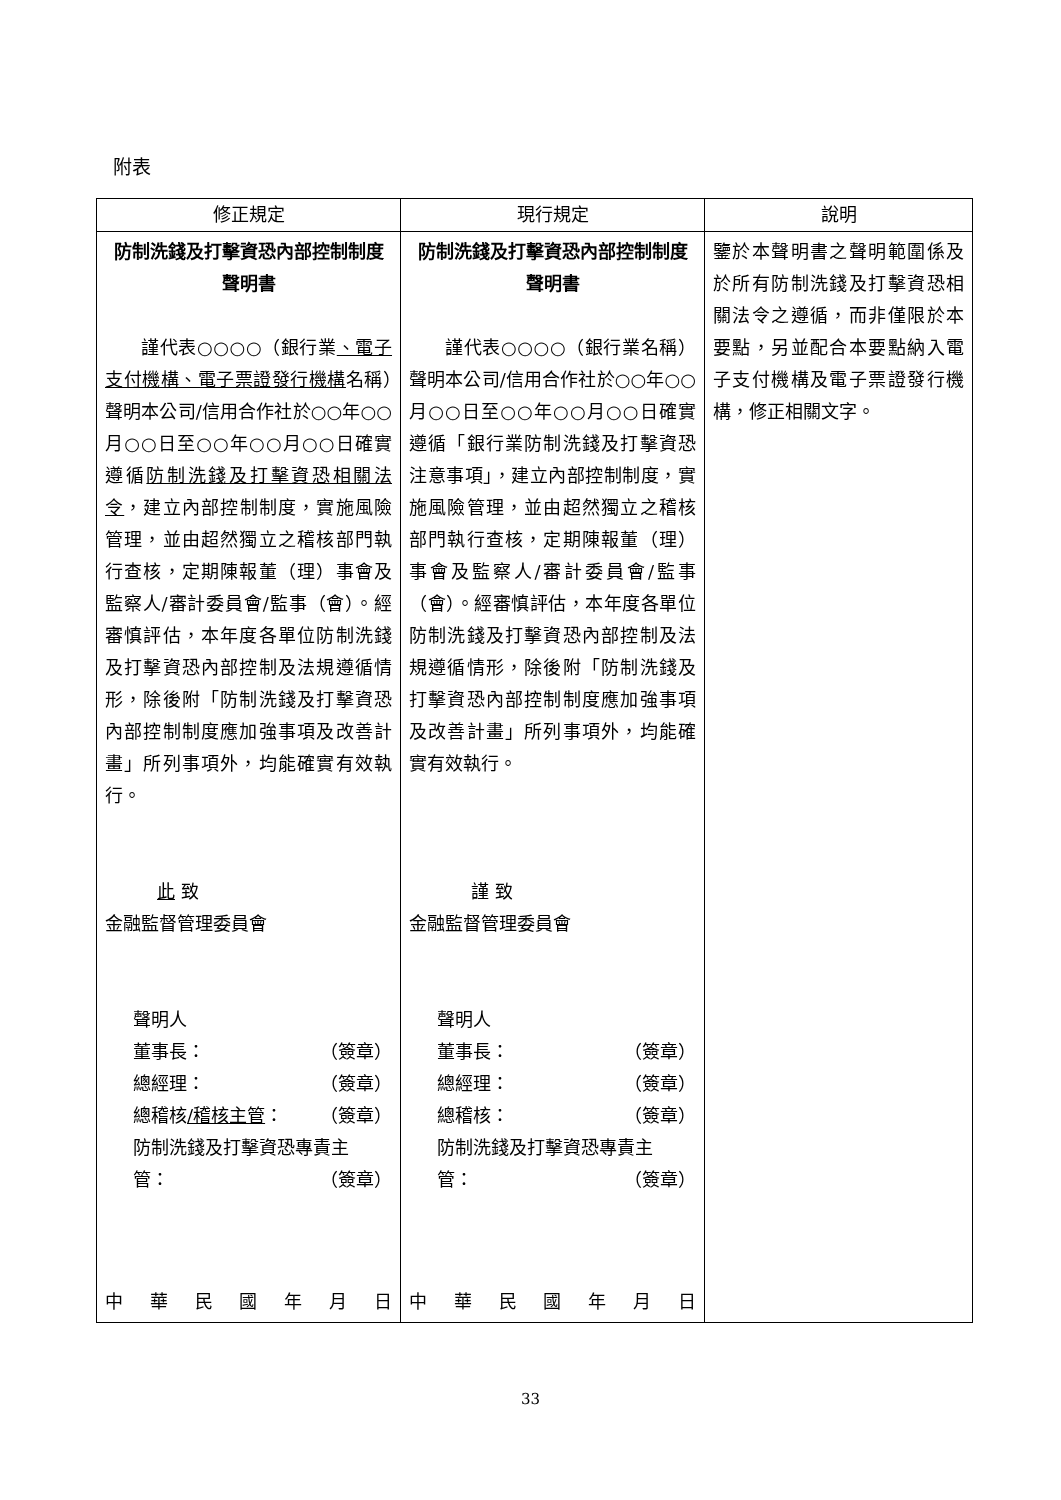附表
| 修正規定 | 現行規定 | 說明 |
| --- | --- | --- |
| 防制洗錢及打擊資恐內部控制制度聲明書 謹代表○○○○（銀行業 、電子支付機構、電子票證發行機構 名稱）聲明本公司/信用合作社於○○年○○月○○日至○○年○○月○○日確實遵循 防制洗錢及打擊資恐相關法令 ，建立內部控制制度，實施風險管理，並由超然獨立之稽核部門執行查核，定期陳報董（理）事會及監察人/審計委員會/監事（會）。經審慎評估，本年度各單位防制洗錢及打擊資恐內部控制及法規遵循情形，除後附「防制洗錢及打擊資恐內部控制制度應加強事項及改善計畫」所列事項外，均能確實有效執行。 此 致 金融監督管理委員會 聲明人 董事長： （簽章） 總經理： （簽章） 總稽核 /稽核主管 ： （簽章） 防制洗錢及打擊資恐專責主 管： （簽章） 中 華 民 國 年 月 日 | 防制洗錢及打擊資恐內部控制制度聲明書 謹代表○○○○（銀行業名稱）聲明本公司/信用合作社於○○年○○月○○日至○○年○○月○○日確實遵循「銀行業防制洗錢及打擊資恐注意事項」，建立內部控制制度，實施風險管理，並由超然獨立之稽核部門執行查核，定期陳報董（理）事會及監察人/審計委員會/監事（會）。經審慎評估，本年度各單位防制洗錢及打擊資恐內部控制及法規遵循情形，除後附「防制洗錢及打擊資恐內部控制制度應加強事項及改善計畫」所列事項外，均能確實有效執行。 謹 致 金融監督管理委員會 聲明人 董事長： （簽章） 總經理： （簽章） 總稽核： （簽章） 防制洗錢及打擊資恐專責主 管： （簽章） 中 華 民 國 年 月 日 | 鑒於本聲明書之聲明範圍係及於所有防制洗錢及打擊資恐相關法令之遵循，而非僅限於本要點，另並配合本要點納入電子支付機構及電子票證發行機構，修正相關文字。 |
33